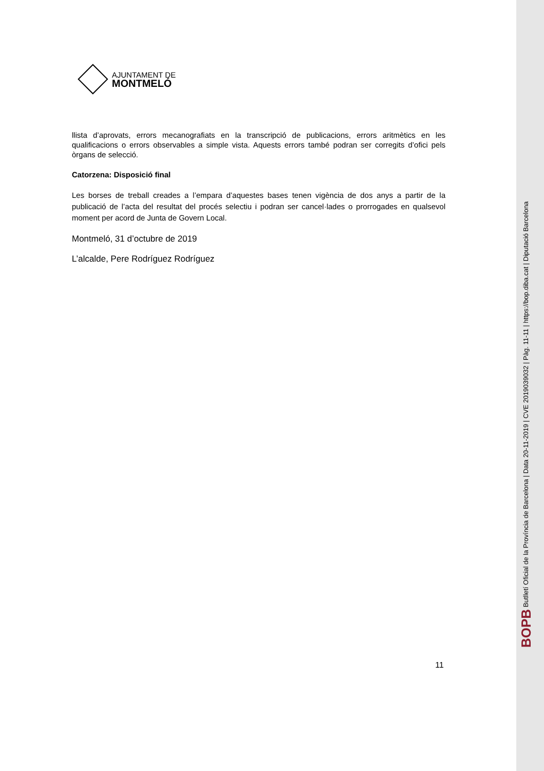AJUNTAMENT DE
MONTMELÓ
llista d’aprovats, errors mecanografiats en la transcripció de publicacions, errors aritmètics en les qualificacions o errors observables a simple vista. Aquests errors també podran ser corregits d’ofici pels òrgans de selecció.
Catorzena: Disposició final
Les borses de treball creades a l’empara d’aquestes bases tenen vigència de dos anys a partir de la publicació de l’acta del resultat del procés selectiu i podran ser cancel·lades o prorrogades en qualsevol moment per acord de Junta de Govern Local.
Montmeló, 31 d’octubre de 2019
L’alcalde, Pere Rodríguez Rodríguez
11
BOPB Butlletí Oficial de la Província de Barcelona | Data 20-11-2019 | CVE 2019039032 | Pàg. 11-11 | https://bop.diba.cat | Diputació Barcelona